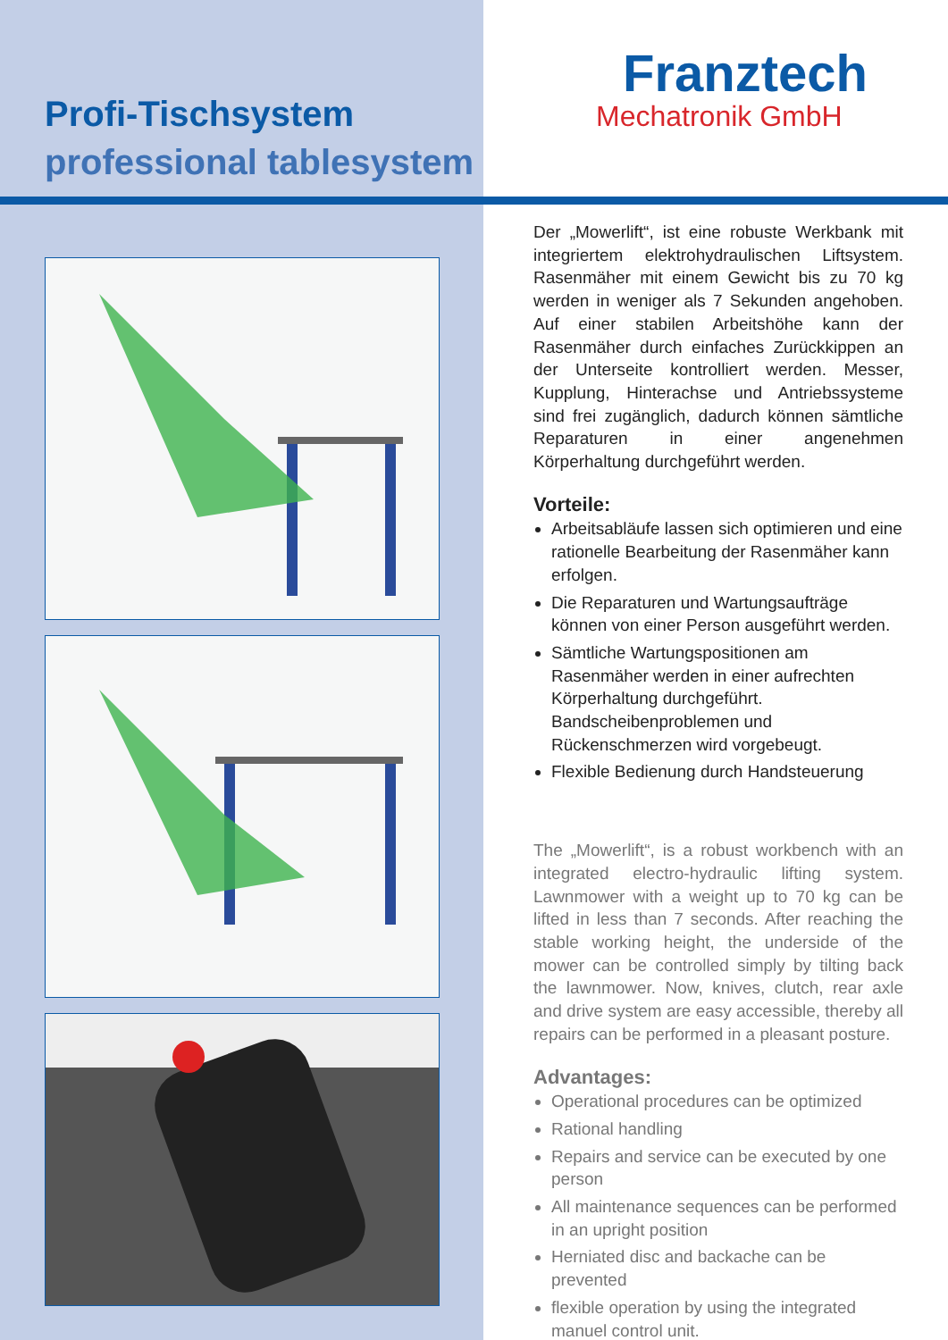Profi-Tischsystem
professional tablesystem
Franztech
Mechatronik GmbH
Der „Mowerlift“, ist eine robuste Werkbank mit integriertem elektrohydraulischen Liftsystem. Rasenmäher mit einem Gewicht bis zu 70 kg werden in weniger als 7 Sekunden angehoben. Auf einer stabilen Arbeitshöhe kann der Rasenmäher durch einfaches Zurückkippen an der Unterseite kontrolliert werden. Messer, Kupplung, Hinterachse und Antriebssysteme sind frei zugänglich, dadurch können sämtliche Reparaturen in einer angenehmen Körperhaltung durchgeführt werden.
Vorteile:
Arbeitsabläufe lassen sich optimieren und eine rationelle Bearbeitung der Rasenmäher kann erfolgen.
Die Reparaturen und Wartungsaufträge können von einer Person ausgeführt werden.
Sämtliche Wartungspositionen am Rasenmäher werden in einer aufrechten Körperhaltung durchgeführt. Bandscheibenproblemen und Rückenschmerzen wird vorgebeugt.
Flexible Bedienung durch Handsteuerung
The „Mowerlift“, is a robust workbench with an integrated electro-hydraulic lifting system. Lawnmower with a weight up to 70 kg can be lifted in less than 7 seconds. After reaching the stable working height, the underside of the mower can be controlled simply by tilting back the lawnmower. Now, knives, clutch, rear axle and drive system are easy accessible, thereby all repairs can be performed in a pleasant posture.
Advantages:
Operational procedures can be optimized
Rational handling
Repairs and service can be executed by one person
All maintenance sequences can be performed in an upright position
Herniated disc and backache can be prevented
flexible operation by using the integrated manuel control unit.